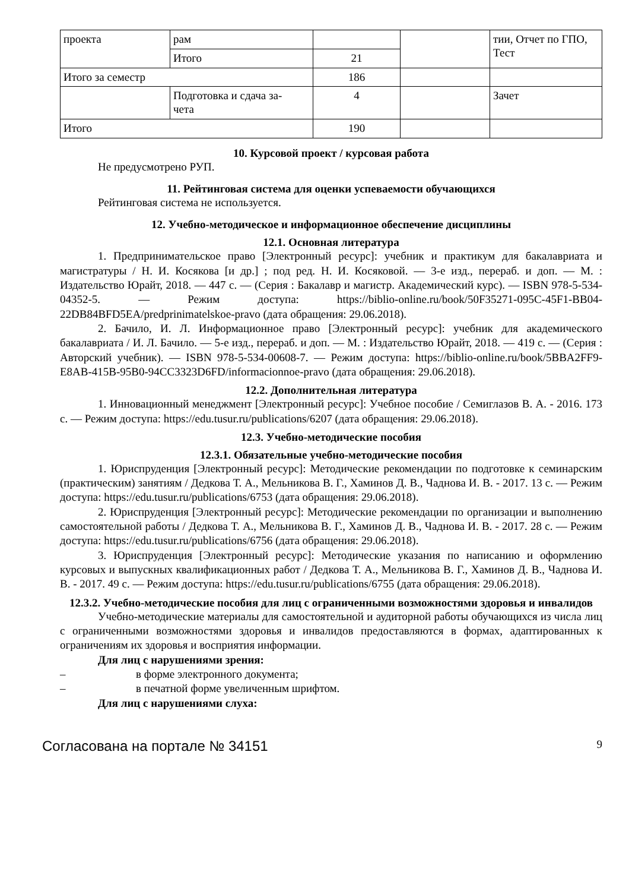| проекта | рам | | | тии, Отчет по ГПО, Тест |
| | Итого | 21 | | |
| Итого за семестр | | 186 | | |
| | Подготовка и сдача за- чета | 4 | | Зачет |
| Итого | | 190 | | |
10. Курсовой проект / курсовая работа
Не предусмотрено РУП.
11. Рейтинговая система для оценки успеваемости обучающихся
Рейтинговая система не используется.
12. Учебно-методическое и информационное обеспечение дисциплины
12.1. Основная литература
1. Предпринимательское право [Электронный ресурс]: учебник и практикум для бакалавриата и магистратуры / Н. И. Косякова [и др.] ; под ред. Н. И. Косяковой. — 3-е изд., перераб. и доп. — М. : Издательство Юрайт, 2018. — 447 с. — (Серия : Бакалавр и магистр. Академический курс). — ISBN 978-5-534-04352-5. — Режим доступа: https://biblio-online.ru/book/50F35271-095C-45F1-BB04-22DB84BFD5EA/predprinimatelskoe-pravo (дата обращения: 29.06.2018).
2. Бачило, И. Л. Информационное право [Электронный ресурс]: учебник для академического бакалавриата / И. Л. Бачило. — 5-е изд., перераб. и доп. — М. : Издательство Юрайт, 2018. — 419 с. — (Серия : Авторский учебник). — ISBN 978-5-534-00608-7. — Режим доступа: https://biblio-online.ru/book/5BBA2FF9-E8AB-415B-95B0-94CC3323D6FD/informacionnoe-pravo (дата обращения: 29.06.2018).
12.2. Дополнительная литература
1. Инновационный менеджмент [Электронный ресурс]: Учебное пособие / Семиглазов В. А. - 2016. 173 с. — Режим доступа: https://edu.tusur.ru/publications/6207 (дата обращения: 29.06.2018).
12.3. Учебно-методические пособия
12.3.1. Обязательные учебно-методические пособия
1. Юриспруденция [Электронный ресурс]: Методические рекомендации по подготовке к семинарским (практическим) занятиям / Дедкова Т. А., Мельникова В. Г., Хаминов Д. В., Чаднова И. В. - 2017. 13 с. — Режим доступа: https://edu.tusur.ru/publications/6753 (дата обращения: 29.06.2018).
2. Юриспруденция [Электронный ресурс]: Методические рекомендации по организации и выполнению самостоятельной работы / Дедкова Т. А., Мельникова В. Г., Хаминов Д. В., Чаднова И. В. - 2017. 28 с. — Режим доступа: https://edu.tusur.ru/publications/6756 (дата обращения: 29.06.2018).
3. Юриспруденция [Электронный ресурс]: Методические указания по написанию и оформлению курсовых и выпускных квалификационных работ / Дедкова Т. А., Мельникова В. Г., Хаминов Д. В., Чаднова И. В. - 2017. 49 с. — Режим доступа: https://edu.tusur.ru/publications/6755 (дата обращения: 29.06.2018).
12.3.2. Учебно-методические пособия для лиц с ограниченными возможностями здоровья и инвалидов
Учебно-методические материалы для самостоятельной и аудиторной работы обучающихся из числа лиц с ограниченными возможностями здоровья и инвалидов предоставляются в формах, адаптированных к ограничениям их здоровья и восприятия информации.
Для лиц с нарушениями зрения:
– в форме электронного документа;
– в печатной форме увеличенным шрифтом.
Для лиц с нарушениями слуха:
Согласована на портале № 34151 9